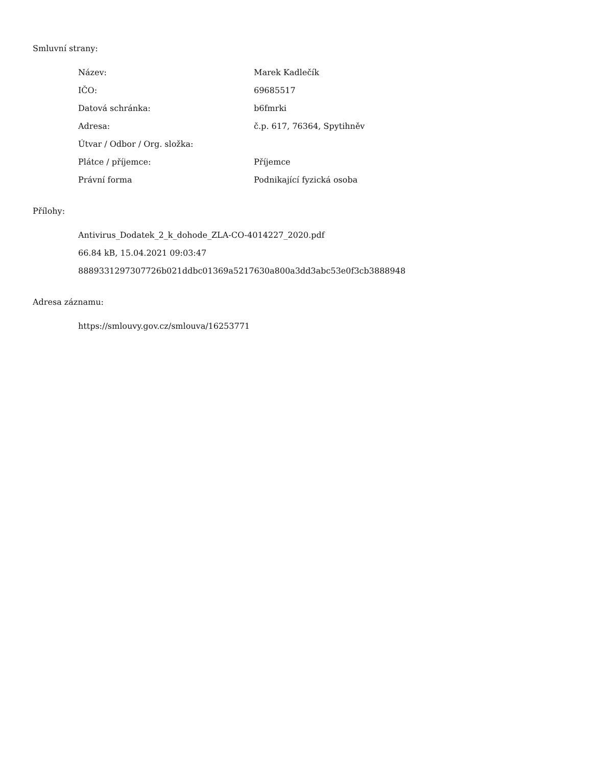Smluvní strany:
| Název: | Marek Kadlečík |
| IČO: | 69685517 |
| Datová schránka: | b6fmrki |
| Adresa: | č.p. 617, 76364, Spytihněv |
| Útvar / Odbor / Org. složka: | |
| Plátce / příjemce: | Příjemce |
| Právní forma | Podnikající fyzická osoba |
Přílohy:
Antivirus_Dodatek_2_k_dohode_ZLA-CO-4014227_2020.pdf
66.84 kB, 15.04.2021 09:03:47
8889331297307726b021ddbc01369a5217630a800a3dd3abc53e0f3cb3888948
Adresa záznamu:
https://smlouvy.gov.cz/smlouva/16253771